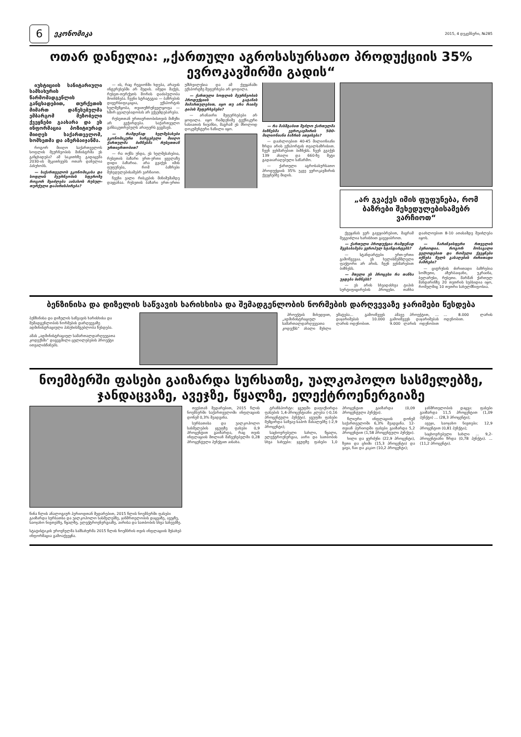6 ეკონომიკა 2015, 4 დეკემბერი, №285
ოთარ დანელია: „ქართული აგროსასურსათო პროდუქციის 35% ევროკავშირში გადის“
იუსტიციის სანიტარიული სამსახურის წარმომადგენლის განცხადებით, თურქეთის მიმართ დაწესებულმა ემბარგომ მეზობელი ქვეყნები გაახარა და ეს ინფორმაცია პოზიტიურად მიიღეს საქართველომ, სომხეთმა და აზერბაიჯანმა.
როგორ მიიღო საქართველოს სოფლის მეურნეობის მინისტრმა ეს განცხადება? ამ საკითხზე გადაცემა 2030-ის შეკითხვებს ოთარ დანელია პასუხობს.
— საქართველოს ეკონომიკასა და სოფლის მეურნეობის სფეროზე როგორ შეიძლება აისახოს რუსულ-თურქული დაპირისპირება?
— ის, რაც რეგიონში ხდება, არავის ინტერესებში არ შედის. იმედი მაქვს, რუსეთ-თურქეთს შორის დაძაბულობა მოიხსნება. ჩვენი სტრატეგია — ბაზრების დივერსიფიკაცია, ექსპორტის ხელშეწყობა, თვითუზრუნველყოფა — ხშირ ცვალებადობას არ ექვემდებარება.
რუსეთთან ურთიერთობისთვის მიზეზი არ გვჭირდება. საქართველო განსაკუთრებულს არაფერს გეგმავს.
— რამდენად ხელშესახები ეკონომიკური სარგებელი მიიღო ქართულმა ბიზნესმა რუსეთთან ურთიერთობით?
— რა თქმა უნდა, ეს ხელშესახებია, რუსეთის ბაზარი ერთ-ერთი ყველაზე დიდი ბაზარია. არა გვაქვს იმის ფუფუნება, რომ ბაზრები შეხედულებისამებრ ვარჩიოთ.
ჩვენი ვალი რისკების მინიმუმამდე დაყვანაა. რუსეთის ბაზარი ერთ-ერთი უმსხვილესია და ამ ქვეყანაში ექსპორტზე შეფერხება არ ყოფილა.
— ქართული სოფლის მეურნეობის პროდუქციის გატანის მიმართულებით, იყო თუ არა რაიმე ტიპის შეფერხებები?
— არანაირი შეფერხებები არ ყოფილა. იყო რამდენიმე ტექნიკური ხასიათის ნიუანსი, მაგრამ ეს მხოლოდ დოკუმენტური ნაწილი იყო.
— რა მასშტაბით შეძლო ქართულმა ბიზნესმა ევროკავშირის 500-მილიონიანი ბაზრის ათვისება?
— დაახლოებით 40-45 მილიონიანი ზრდა არის ექსპორტის თვალსაზრისით. ჩვენ ვეხმარებით ბიზნესს. ჩვენ გვაქვს 139 ახალი და 660-ზე მეტი გადაიარაღებული საწარმო.
— ქართული აგროსასურსათო პროდუქციის 35% უკვე ევროკავშირის ქვეყნებზე მიდის.
„არ გვაქვს იმის ფუფუნება, რომ ბაზრები შეხედულებისამებრ ვარჩიოთ“
ქვეყანას ვერ გავეჯიბრებით, მაგრამ შეგვიძლია ხარისხით გავეჯიბროთ.
— ქართული პროდუქცია რამდენად შეესაბამება ევროპულ სტანდარტებს?
— სტანდარტები ერთ-ერთი გამოწვევაა. ეს ხელისშემშლელი ფაქტორი არ არის. ჩვენ ვეხმარებით ბიზნესს.
— მთელი ეს პროცესი რა თანხა უჯდება ბიზნესს?
— ეს არის სხვადასხვა ტიპის სერტიფიცირების პროცესი. თანხა დაახლოებით 8-10 ათასამდე შეიძლება იყოს.
— ნარინჯისფერი რთველის პერიოდია. როგორ მოსაგალი ველოდებით და რომელი ქვეყნები იქნება წელს გასაღების ძირითადი ბაზრები?
— ციტრუსის ძირითადი ბაზრებია სომხეთი, აზერბაიჯანი, უკრაინა, ბელარუსი, რუსეთი. შარშან ქართულ მანდარინზე 20 თეთრის სუბსიდია იყო, რომელშიც 10 თეთრი სახელმწიფოსია.
ბენზინისა და დიზელის საწვავის ხარისხისა და შემადგენლობის ნორმების დარღვევაზე ჯარიმები წესდება
ბენზინისა და დიზელის საწვავის ხარისხისა და შემადგენლობის ნორმების დარღვევაზე ადმინისტრაციული პასუხისმგებლობა წესდება.
ამას „ადმინისტრაციულ სამართალდარღვევათა კოდექსში“ დაგეგმილი ცვლილებების პროექტი ითვალისწინებს.
პროექტის მიხედვით, „ადმინისტრაციულ სამართალდარღვევათა კოდექსს“ ახალი მუხლი ემატება... გამოიწვევს დაჯარიმებას 10.000 ლარის ოდენობით.
ამავე პროექტით, ... გამოიწვევს დაჯარიმებას 9.000 ლარის ოდენობით ... 8.000 ლარის ოდენობით.
ნოემბერში ფასები გაიზარდა სურსათზე, უალკოჰოლო სასმელებზე, ჯანდაცვაზე, ავეჯზე, წყალზე, ელექტროენერგიაზე
წინა წლის ანალოგიურ პერიოდთან შედარებით, 2015 წლის ნოემბერში ფასები გაიზარდა სურსათსა და უალკოჰოლო სასმელებზე, ჯანმრთელობის დაცვაზე, ავეჯზე, საოჯახო ნივთებზე, წყალზე, ელექტროენერგიაზე, აირისა და სათბობის სხვა სახეებზე.
სტატისტიკის ეროვნულმა სამსახურმა 2015 წლის ნოემბრის თვის ინფლაციის შესახებ ინფორმაცია გამოაქვეყნა.
თვესთან შედარებით, 2015 წლის ნოემბერში საქართველოში ინფლაციის დონემ 0,3% შეადგინა.
სურსათისა და უალკოჰოლო სასმელების ჯგუფზე ფასები 0,9 პროცენტით გაიზარდა, რაც თვის ინფლაციის მთლიან მაჩვენებელში 0,28 პროცენტული პუნქტით აისახა.
ტრანსპორტი: ჯგუფში დაფიქსირდა ფასების 1,4-პროცენტიანი კლება (-0,16 პროცენტული პუნქტი). ჯგუფში ფასები შემცირდა საწვავ-საპოხ მასალებზე (-2,9 პროცენტი);
საცხოვრებელი სახლი, წყალი, ელექტროენერგია, აირი და სათბობის სხვა სახეები: ჯგუფზე ფასები 1,0 პროცენტით გაიზარდა (0,09 პროცენტული პუნქტი).
წლიური ინფლაციის დონემ საქართველოში 6,3% შეადგინა. 12-თვიან პერიოდში ფასები გაიზარდა 5,2 პროცენტით (1,58 პროცენტული პუნქტი).
ხილი და ყურძენი (22,9 პროცენტი), ზეთი და ცხიმი (15,3 პროცენტი) და ყავა, ჩაი და კაკაო (10,2 პროცენტი);
ჯანმრთელობის დაცვა: ფასები გაიზარდა 11,5 პროცენტით (1,09 პუნქტი) ... (28,3 პროცენტი);
ავეჯი, საოჯახო ნივთები: 12,9 პროცენტით (0,81 პუნქტი);
საცხოვრებელი სახლი ... 9,2-პროცენტიანი ზრდა (0,78 პუნქტი). ... (11,2 პროცენტი).